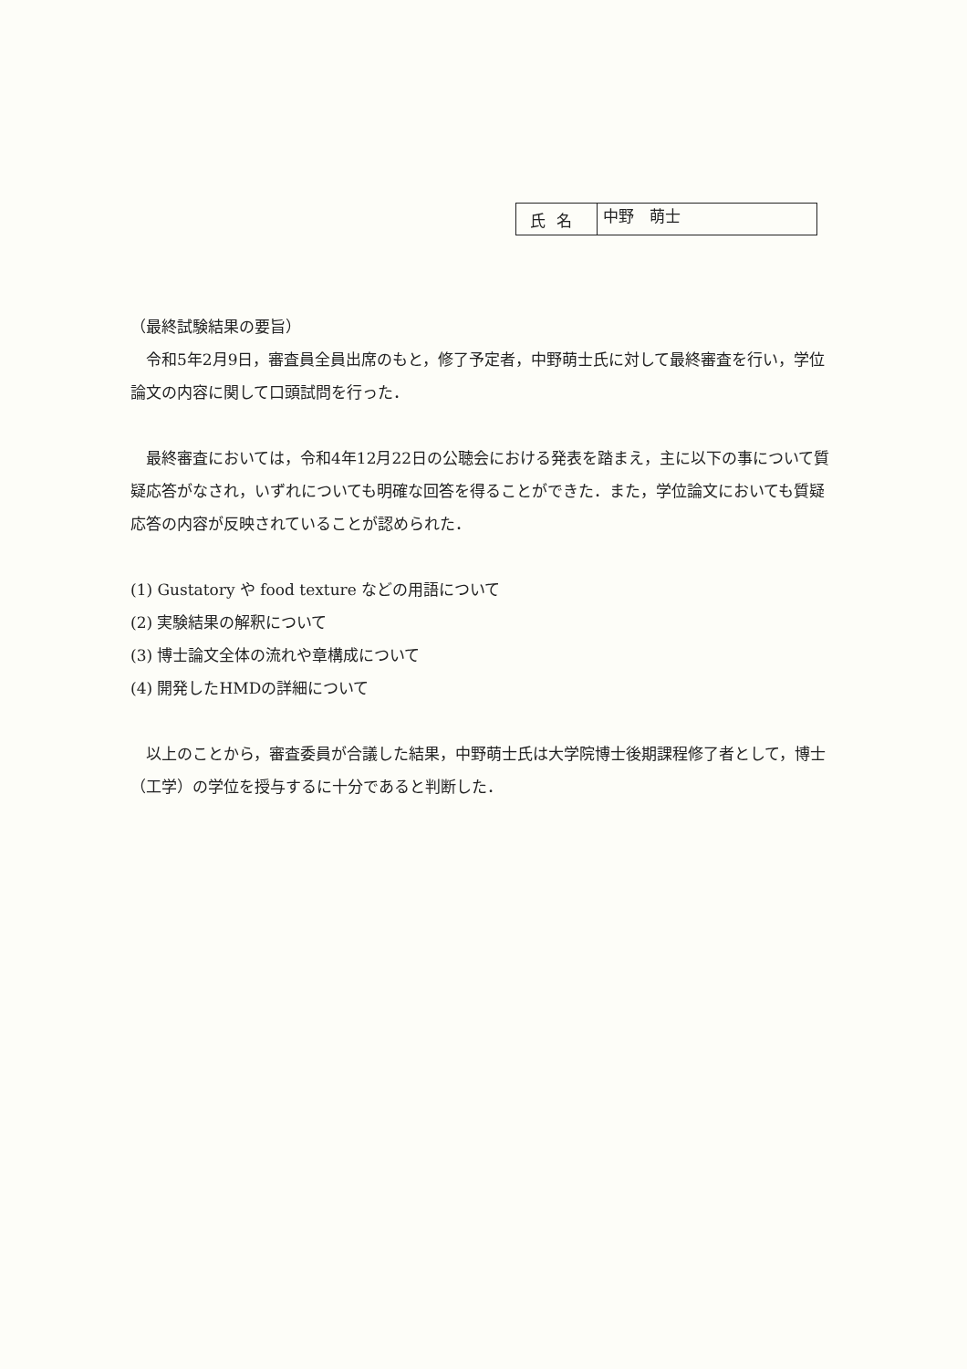| 氏名 | 中野 萌士 |
（最終試験結果の要旨）
　令和5年2月9日，審査員全員出席のもと，修了予定者，中野萌士氏に対して最終審査を行い，学位論文の内容に関して口頭試問を行った．
　最終審査においては，令和4年12月22日の公聴会における発表を踏まえ，主に以下の事について質疑応答がなされ，いずれについても明確な回答を得ることができた．また，学位論文においても質疑応答の内容が反映されていることが認められた．
(1) Gustatory や food texture などの用語について
(2) 実験結果の解釈について
(3) 博士論文全体の流れや章構成について
(4) 開発したHMDの詳細について
　以上のことから，審査委員が合議した結果，中野萌士氏は大学院博士後期課程修了者として，博士（工学）の学位を授与するに十分であると判断した．